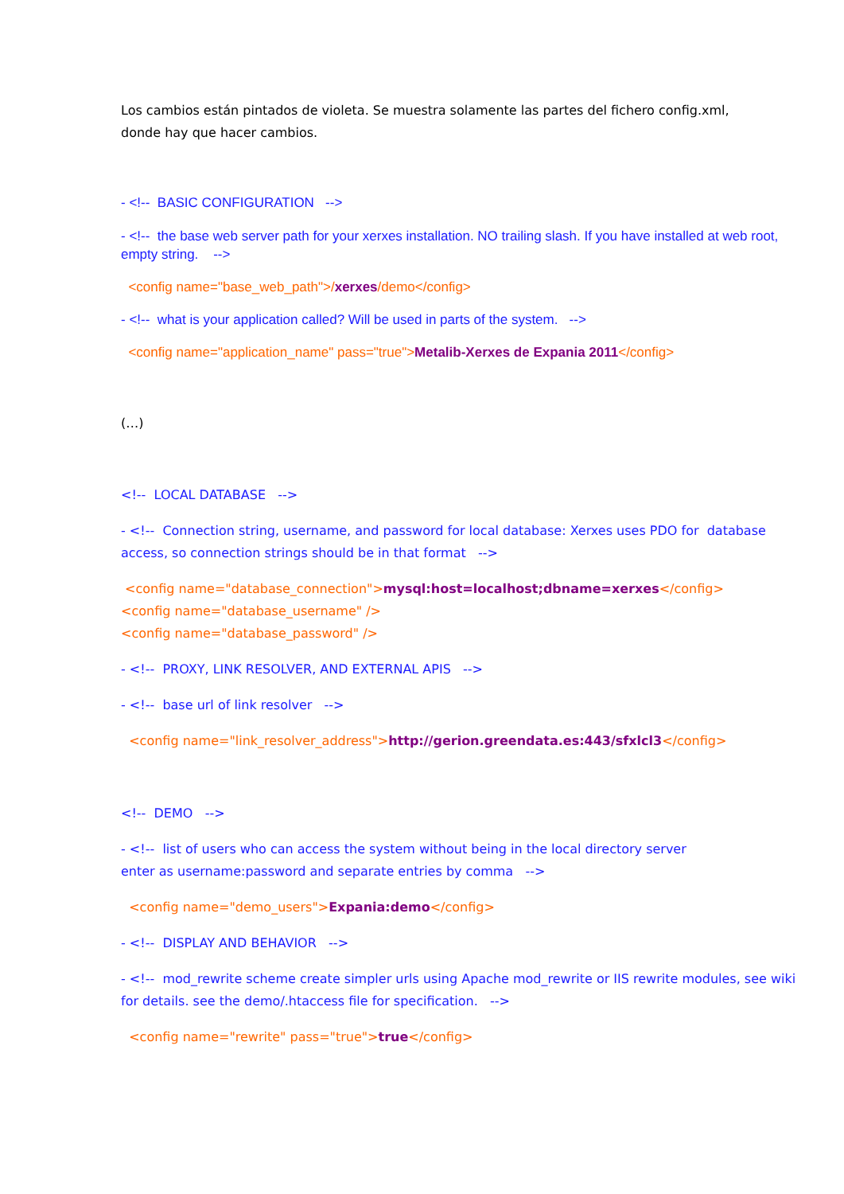Los cambios están pintados de violeta. Se muestra solamente las partes del fichero config.xml,
donde hay que hacer cambios.
- <!-- BASIC CONFIGURATION -->
- <!-- the base web server path for your xerxes installation. NO trailing slash. If you have installed at web root, empty string. -->
<config name="base_web_path">/xerxes/demo</config>
- <!-- what is your application called? Will be used in parts of the system. -->
<config name="application_name" pass="true">Metalib-Xerxes de Expania 2011</config>
(…)
<!-- LOCAL DATABASE -->
- <!-- Connection string, username, and password for local database: Xerxes uses PDO for database access, so connection strings should be in that format -->
<config name="database_connection">mysql:host=localhost;dbname=xerxes</config>
<config name="database_username" />
<config name="database_password" />
- <!-- PROXY, LINK RESOLVER, AND EXTERNAL APIS -->
- <!-- base url of link resolver -->
<config name="link_resolver_address">http://gerion.greendata.es:443/sfxlcl3</config>
<!-- DEMO -->
- <!-- list of users who can access the system without being in the local directory server
enter as username:password and separate entries by comma -->
<config name="demo_users">Expania:demo</config>
- <!-- DISPLAY AND BEHAVIOR -->
- <!-- mod_rewrite scheme create simpler urls using Apache mod_rewrite or IIS rewrite modules, see wiki for details. see the demo/.htaccess file for specification. -->
<config name="rewrite" pass="true">true</config>